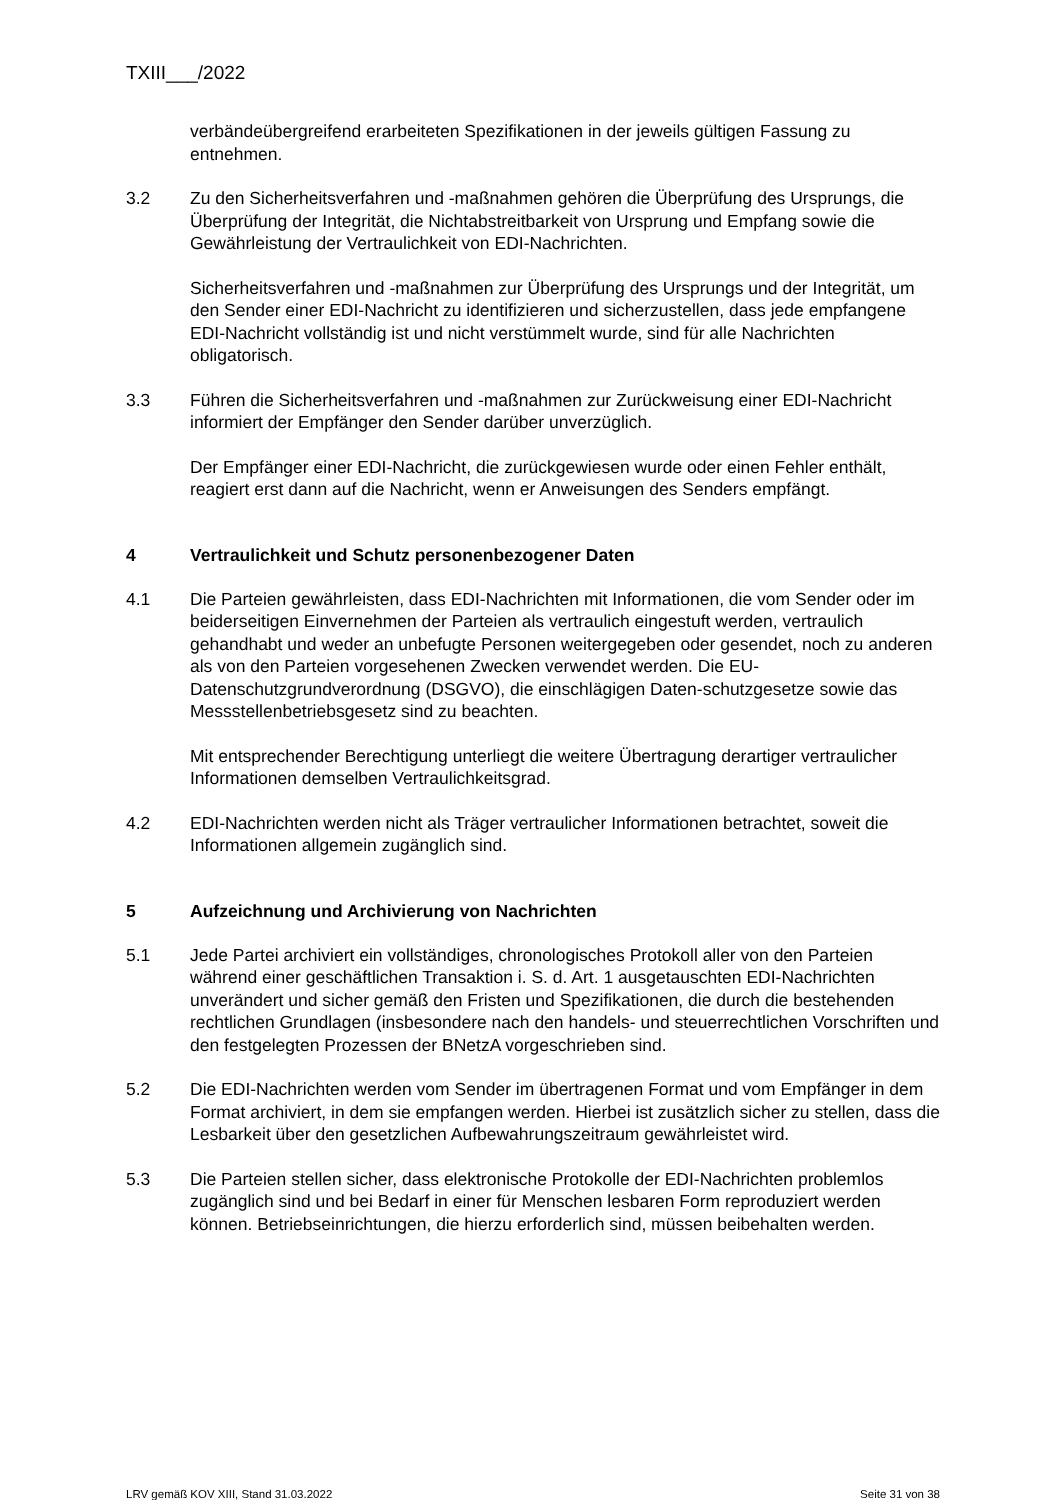TXIII___/2022
verbändeübergreifend erarbeiteten Spezifikationen in der jeweils gültigen Fassung zu entnehmen.
3.2 Zu den Sicherheitsverfahren und -maßnahmen gehören die Überprüfung des Ursprungs, die Überprüfung der Integrität, die Nichtabstreitbarkeit von Ursprung und Empfang sowie die Gewährleistung der Vertraulichkeit von EDI-Nachrichten.
Sicherheitsverfahren und -maßnahmen zur Überprüfung des Ursprungs und der Integrität, um den Sender einer EDI-Nachricht zu identifizieren und sicherzustellen, dass jede empfangene EDI-Nachricht vollständig ist und nicht verstümmelt wurde, sind für alle Nachrichten obligatorisch.
3.3 Führen die Sicherheitsverfahren und -maßnahmen zur Zurückweisung einer EDI-Nachricht informiert der Empfänger den Sender darüber unverzüglich.
Der Empfänger einer EDI-Nachricht, die zurückgewiesen wurde oder einen Fehler enthält, reagiert erst dann auf die Nachricht, wenn er Anweisungen des Senders empfängt.
4 Vertraulichkeit und Schutz personenbezogener Daten
4.1 Die Parteien gewährleisten, dass EDI-Nachrichten mit Informationen, die vom Sender oder im beiderseitigen Einvernehmen der Parteien als vertraulich eingestuft werden, vertraulich gehandhabt und weder an unbefugte Personen weitergegeben oder gesendet, noch zu anderen als von den Parteien vorgesehenen Zwecken verwendet werden. Die EU-Datenschutzgrundverordnung (DSGVO), die einschlägigen Daten-schutzgesetze sowie das Messstellenbetriebsgesetz sind zu beachten.
Mit entsprechender Berechtigung unterliegt die weitere Übertragung derartiger vertraulicher Informationen demselben Vertraulichkeitsgrad.
4.2 EDI-Nachrichten werden nicht als Träger vertraulicher Informationen betrachtet, soweit die Informationen allgemein zugänglich sind.
5 Aufzeichnung und Archivierung von Nachrichten
5.1 Jede Partei archiviert ein vollständiges, chronologisches Protokoll aller von den Parteien während einer geschäftlichen Transaktion i. S. d. Art. 1 ausgetauschten EDI-Nachrichten unverändert und sicher gemäß den Fristen und Spezifikationen, die durch die bestehenden rechtlichen Grundlagen (insbesondere nach den handels- und steuerrechtlichen Vorschriften und den festgelegten Prozessen der BNetzA vorgeschrieben sind.
5.2 Die EDI-Nachrichten werden vom Sender im übertragenen Format und vom Empfänger in dem Format archiviert, in dem sie empfangen werden. Hierbei ist zusätzlich sicher zu stellen, dass die Lesbarkeit über den gesetzlichen Aufbewahrungszeitraum gewährleistet wird.
5.3 Die Parteien stellen sicher, dass elektronische Protokolle der EDI-Nachrichten problemlos zugänglich sind und bei Bedarf in einer für Menschen lesbaren Form reproduziert werden können. Betriebseinrichtungen, die hierzu erforderlich sind, müssen beibehalten werden.
LRV gemäß KOV XIII, Stand 31.03.2022 Seite 31 von 38